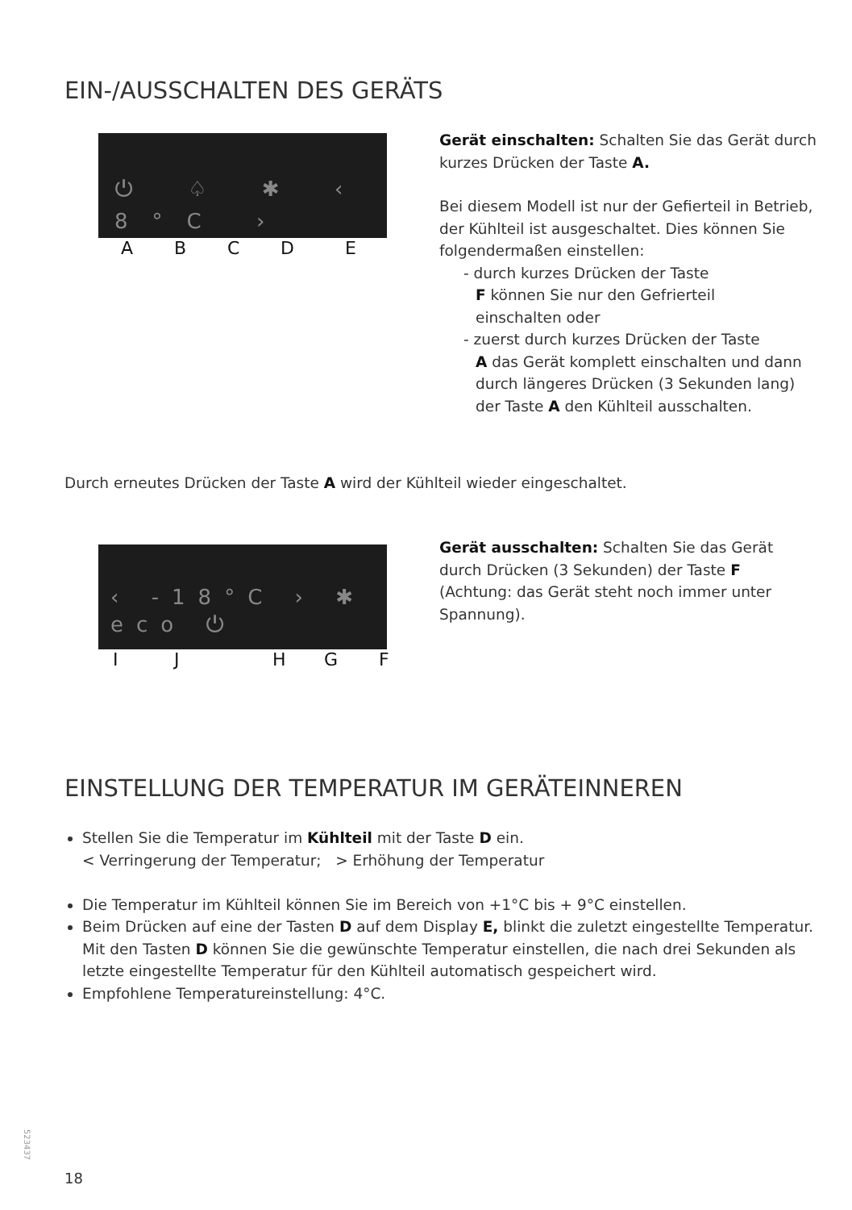EIN-/AUSSCHALTEN DES GERÄTS
⏻ ♤ ✱ ‹ 8°C ›
A B C D E
Gerät einschalten: Schalten Sie das Gerät durch kurzes Drücken der Taste A.
Bei diesem Modell ist nur der Gefierteil in Betrieb, der Kühlteil ist ausgeschaltet. Dies können Sie folgendermaßen einstellen:
- durch kurzes Drücken der Taste
F können Sie nur den Gefrierteil
einschalten oder
- zuerst durch kurzes Drücken der Taste
A das Gerät komplett einschalten und dann durch längeres Drücken (3 Sekunden lang) der Taste A den Kühlteil ausschalten.
Durch erneutes Drücken der Taste A wird der Kühlteil wieder eingeschaltet.
‹ -18°C › ✱ eco ⏻
I J H G F
Gerät ausschalten: Schalten Sie das Gerät durch Drücken (3 Sekunden) der Taste F (Achtung: das Gerät steht noch immer unter Spannung).
EINSTELLUNG DER TEMPERATUR IM GERÄTEINNEREN
Stellen Sie die Temperatur im Kühlteil mit der Taste D ein.
< Verringerung der Temperatur; > Erhöhung der Temperatur
Die Temperatur im Kühlteil können Sie im Bereich von +1°C bis + 9°C einstellen.
Beim Drücken auf eine der Tasten D auf dem Display E, blinkt die zuletzt eingestellte Temperatur. Mit den Tasten D können Sie die gewünschte Temperatur einstellen, die nach drei Sekunden als letzte eingestellte Temperatur für den Kühlteil automatisch gespeichert wird.
Empfohlene Temperatureinstellung: 4°C.
523437
18